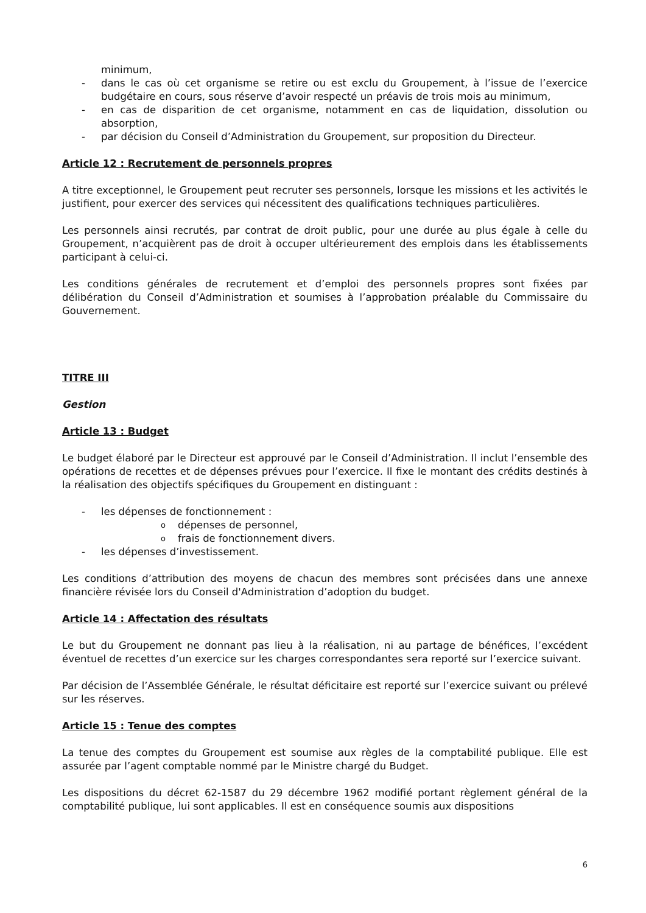minimum,
- dans le cas où cet organisme se retire ou est exclu du Groupement, à l’issue de l’exercice budgétaire en cours, sous réserve d’avoir respecté un préavis de trois mois au minimum,
- en cas de disparition de cet organisme, notamment en cas de liquidation, dissolution ou absorption,
- par décision du Conseil d’Administration du Groupement, sur proposition du Directeur.
Article 12 : Recrutement de personnels propres
A titre exceptionnel, le Groupement peut recruter ses personnels, lorsque les missions et les activités le justifient, pour exercer des services qui nécessitent des qualifications techniques particulières.
Les personnels ainsi recrutés, par contrat de droit public, pour une durée au plus égale à celle du Groupement, n’acquièrent pas de droit à occuper ultérieurement des emplois dans les établissements participant à celui-ci.
Les conditions générales de recrutement et d’emploi des personnels propres sont fixées par délibération du Conseil d’Administration et soumises à l’approbation préalable du Commissaire du Gouvernement.
TITRE III
Gestion
Article 13 : Budget
Le budget élaboré par le Directeur est approuvé par le Conseil d’Administration. Il inclut l’ensemble des opérations de recettes et de dépenses prévues pour l’exercice. Il fixe le montant des crédits destinés à la réalisation des objectifs spécifiques du Groupement en distinguant :
- les dépenses de fonctionnement :
odépenses de personnel,
ofrais de fonctionnement divers.
- les dépenses d’investissement.
Les conditions d’attribution des moyens de chacun des membres sont précisées dans une annexe financière révisée lors du Conseil d'Administration d’adoption du budget.
Article 14 : Affectation des résultats
Le but du Groupement ne donnant pas lieu à la réalisation, ni au partage de bénéfices, l’excédent éventuel de recettes d’un exercice sur les charges correspondantes sera reporté sur l’exercice suivant.
Par décision de l’Assemblée Générale, le résultat déficitaire est reporté sur l’exercice suivant ou prélevé sur les réserves.
Article 15 : Tenue des comptes
La tenue des comptes du Groupement est soumise aux règles de la comptabilité publique. Elle est assurée par l’agent comptable nommé par le Ministre chargé du Budget.
Les dispositions du décret 62-1587 du 29 décembre 1962 modifié portant règlement général de la comptabilité publique, lui sont applicables. Il est en conséquence soumis aux dispositions
6